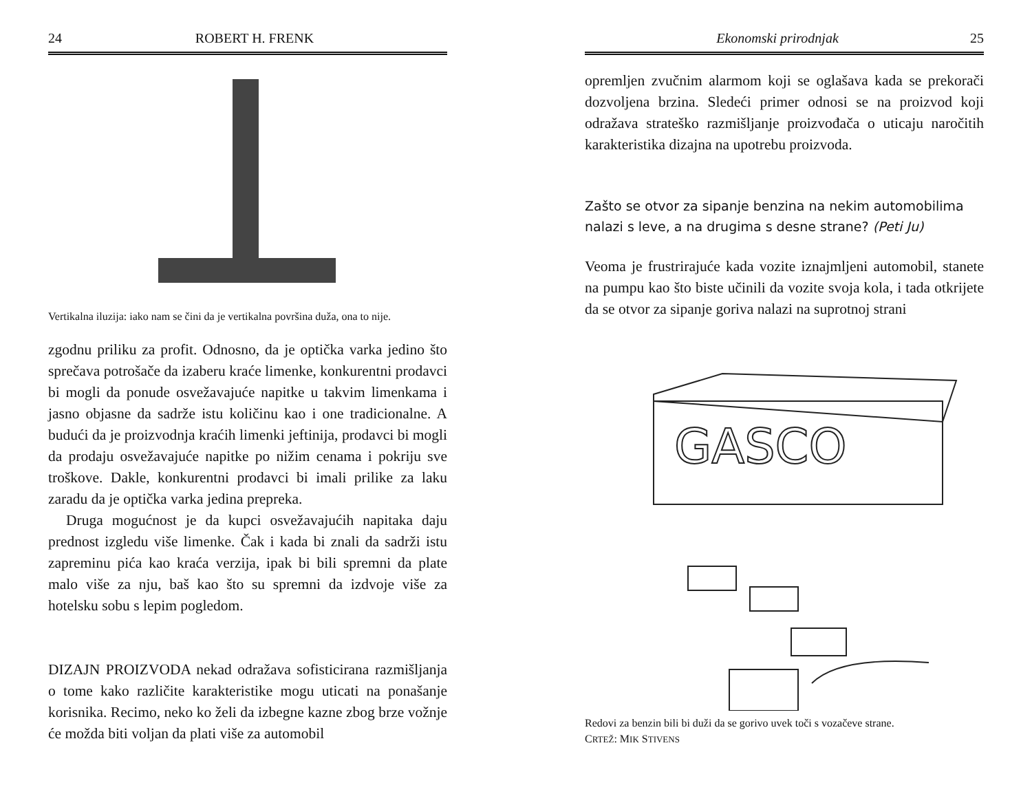24 ROBERT H. FRENK
Vertikalna iluzija: iako nam se čini da je vertikalna površina duža, ona to nije.
zgodnu priliku za profit. Odnosno, da je optička varka jedino što sprečava potrošače da izaberu kraće limenke, konkurentni prodavci bi mogli da ponude osvežavajuće napitke u takvim limenkama i jasno objasne da sadrže istu količinu kao i one tradicionalne. A budući da je proizvodnja kraćih limenki jeftinija, prodavci bi mogli da prodaju osvežavajuće napitke po nižim cenama i pokriju sve troškove. Dakle, konkurentni prodavci bi imali prilike za laku zaradu da je optička varka jedina prepreka.
Druga mogućnost je da kupci osvežavajućih napitaka daju prednost izgledu više limenke. Čak i kada bi znali da sadrži istu zapreminu pića kao kraća verzija, ipak bi bili spremni da plate malo više za nju, baš kao što su spremni da izdvoje više za hotelsku sobu s lepim pogledom.
DIZAJN PROIZVODA nekad odražava sofisticirana razmišljanja o tome kako različite karakteristike mogu uticati na ponašanje korisnika. Recimo, neko ko želi da izbegne kazne zbog brze vožnje će možda biti voljan da plati više za automobil
Ekonomski prirodnjak 25
opremljen zvučnim alarmom koji se oglašava kada se prekorači dozvoljena brzina. Sledeći primer odnosi se na proizvod koji odražava strateško razmišljanje proizvođača o uticaju naročitih karakteristika dizajna na upotrebu proizvoda.
Zašto se otvor za sipanje benzina na nekim automobilima nalazi s leve, a na drugima s desne strane? (Peti Ju)
Veoma je frustrirajuće kada vozite iznajmljeni automobil, stanete na pumpu kao što biste učinili da vozite svoja kola, i tada otkrijete da se otvor za sipanje goriva nalazi na suprotnoj strani
GASCO
Redovi za benzin bili bi duži da se gorivo uvek toči s vozačeve strane.
CRTEŽ: MIK STIVENS